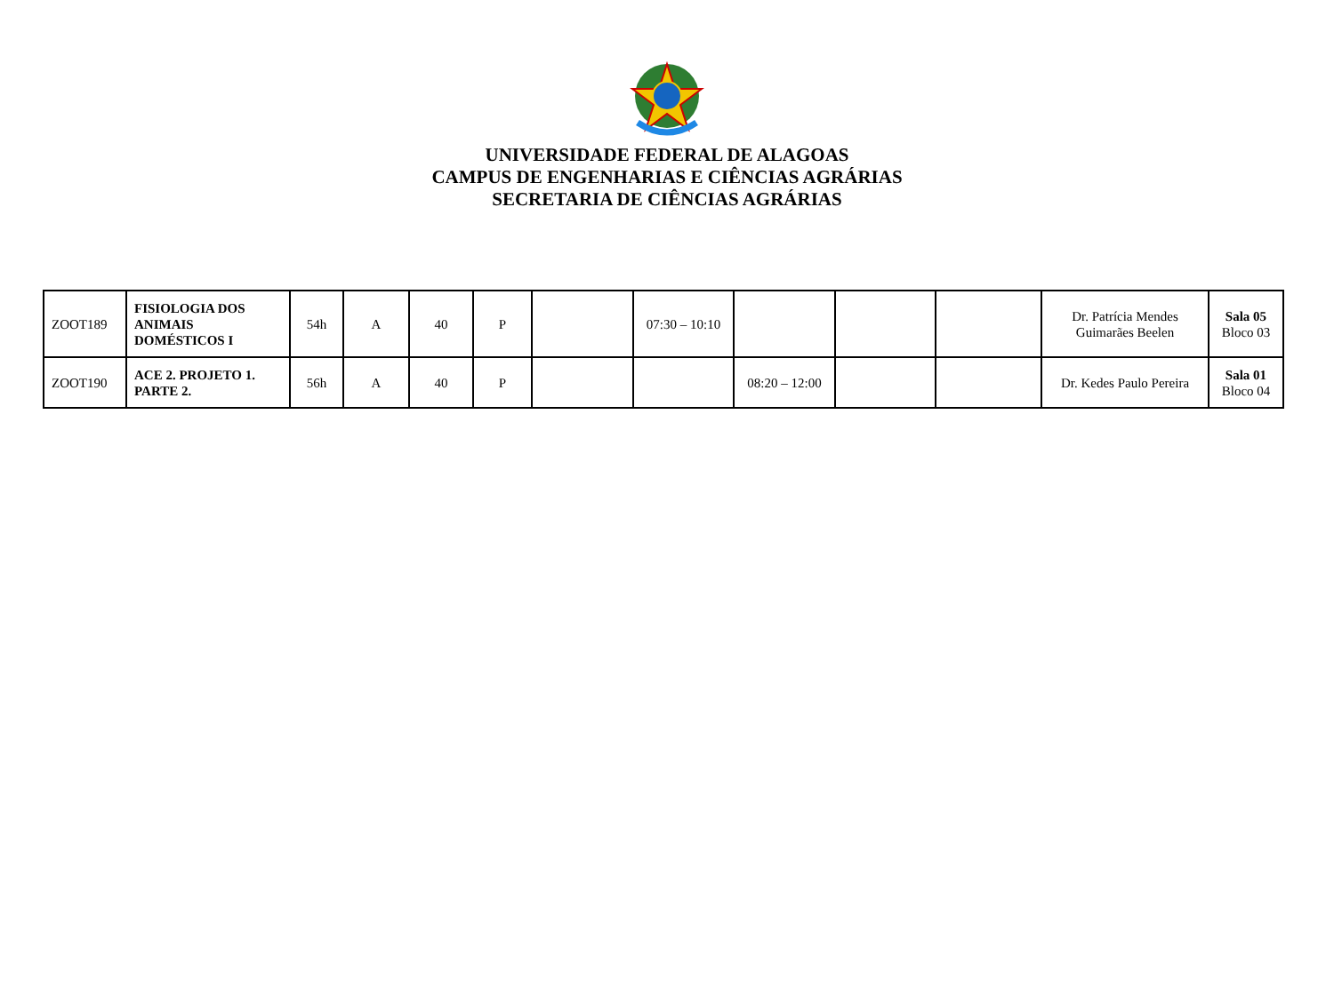UNIVERSIDADE FEDERAL DE ALAGOAS
CAMPUS DE ENGENHARIAS E CIÊNCIAS AGRÁRIAS
SECRETARIA DE CIÊNCIAS AGRÁRIAS
| ZOOT189 | FISIOLOGIA DOS ANIMAIS DOMÉSTICOS I | 54h | A | 40 | P | | 07:30 – 10:10 | | | | Dr. Patrícia Mendes Guimarães Beelen | Sala 05 Bloco 03 |
| ZOOT190 | ACE 2. PROJETO 1. PARTE 2. | 56h | A | 40 | P | | | 08:20 – 12:00 | | | Dr. Kedes Paulo Pereira | Sala 01 Bloco 04 |